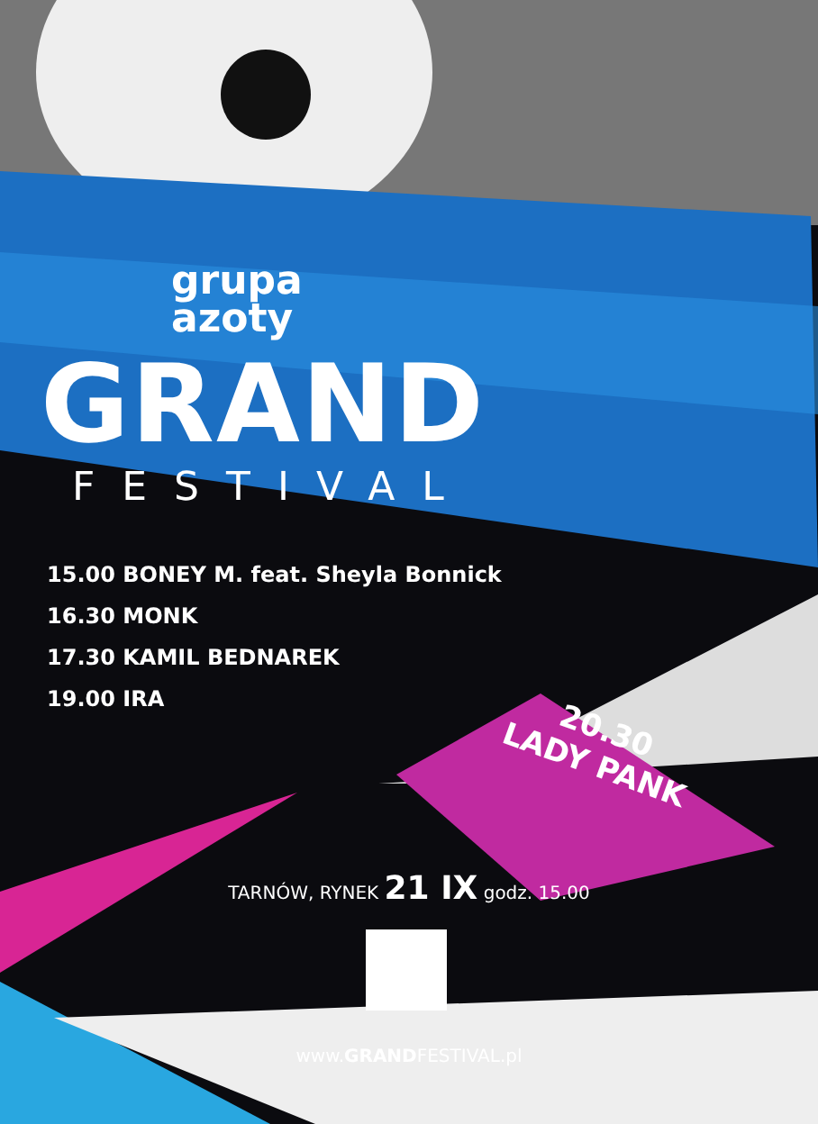grupa
azoty
GRAND
FESTIVAL
15.00 BONEY M. feat. Sheyla Bonnick
16.30 MONK
17.30 KAMIL BEDNAREK
19.00 IRA
20.30
LADY PANK
TARNÓW, RYNEK 21 IX godz. 15.00
www.GRANDFESTIVAL.pl